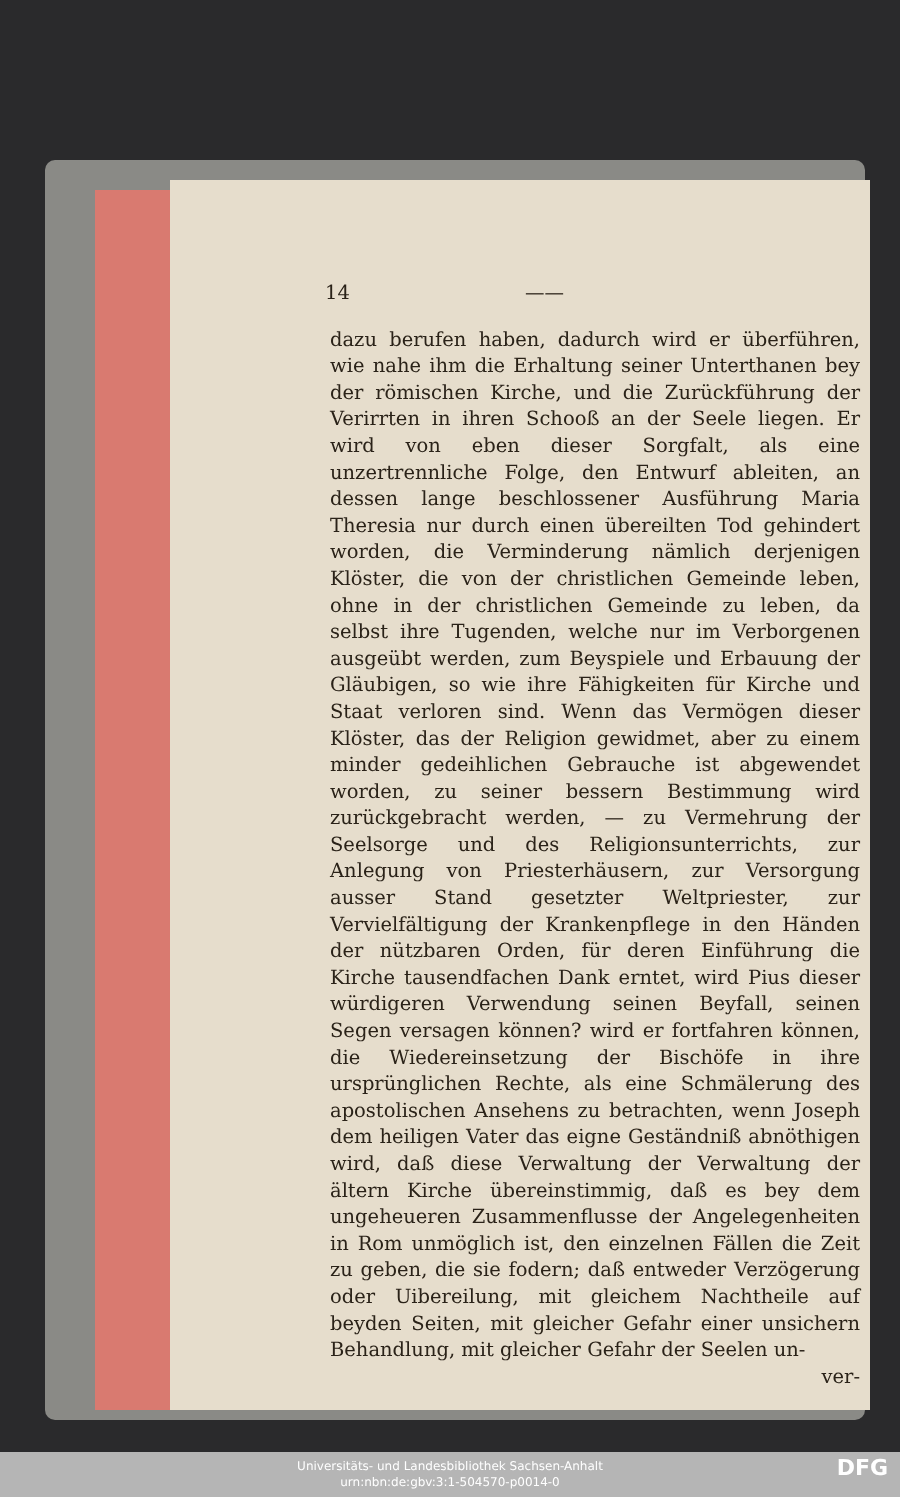14 ——
dazu berufen haben, dadurch wird er überführen, wie nahe ihm die Erhaltung seiner Unterthanen bey der römischen Kirche, und die Zurückführung der Verirrten in ihren Schooß an der Seele liegen. Er wird von eben dieser Sorgfalt, als eine unzertrennliche Folge, den Entwurf ableiten, an dessen lange beschlossener Ausführung Maria Theresia nur durch einen übereilten Tod gehindert worden, die Verminderung nämlich derjenigen Klöster, die von der christlichen Gemeinde leben, ohne in der christlichen Gemeinde zu leben, da selbst ihre Tugenden, welche nur im Verborgenen ausgeübt werden, zum Beyspiele und Erbauung der Gläubigen, so wie ihre Fähigkeiten für Kirche und Staat verloren sind. Wenn das Vermögen dieser Klöster, das der Religion gewidmet, aber zu einem minder gedeihlichen Gebrauche ist abgewendet worden, zu seiner bessern Bestimmung wird zurückgebracht werden, — zu Vermehrung der Seelsorge und des Religionsunterrichts, zur Anlegung von Priesterhäusern, zur Versorgung ausser Stand gesetzter Weltpriester, zur Vervielfältigung der Krankenpflege in den Händen der nützbaren Orden, für deren Einführung die Kirche tausendfachen Dank erntet, wird Pius dieser würdigeren Verwendung seinen Beyfall, seinen Segen versagen können? wird er fortfahren können, die Wiedereinsetzung der Bischöfe in ihre ursprünglichen Rechte, als eine Schmälerung des apostolischen Ansehens zu betrachten, wenn Joseph dem heiligen Vater das eigne Geständniß abnöthigen wird, daß diese Verwaltung der Verwaltung der ältern Kirche übereinstimmig, daß es bey dem ungeheueren Zusammenflusse der Angelegenheiten in Rom unmöglich ist, den einzelnen Fällen die Zeit zu geben, die sie fodern; daß entweder Verzögerung oder Uibereilung, mit gleichem Nachtheile auf beyden Seiten, mit gleicher Gefahr einer unsichern Behandlung, mit gleicher Gefahr der Seelen un-
ver-
Universitäts- und Landesbibliothek Sachsen-Anhalt
urn:nbn:de:gbv:3:1-504570-p0014-0
DFG